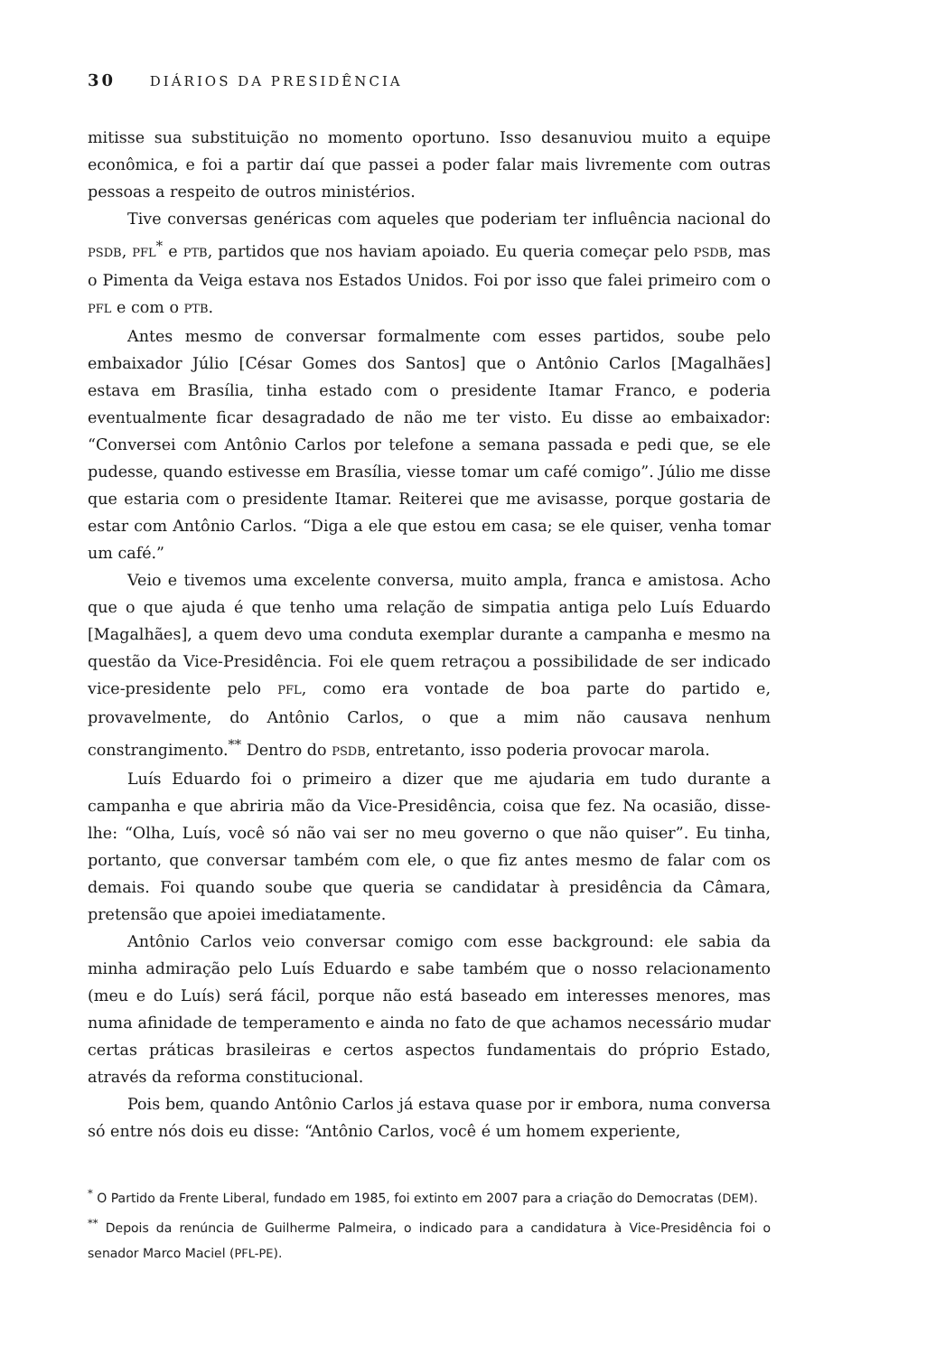30 DIÁRIOS DA PRESIDÊNCIA
mitisse sua substituição no momento oportuno. Isso desanuviou muito a equipe econômica, e foi a partir daí que passei a poder falar mais livremente com outras pessoas a respeito de outros ministérios.
Tive conversas genéricas com aqueles que poderiam ter influência nacional do PSDB, PFL<sup>*</sup> e PTB, partidos que nos haviam apoiado. Eu queria começar pelo PSDB, mas o Pimenta da Veiga estava nos Estados Unidos. Foi por isso que falei primeiro com o PFL e com o PTB.
Antes mesmo de conversar formalmente com esses partidos, soube pelo embaixador Júlio [César Gomes dos Santos] que o Antônio Carlos [Magalhães] estava em Brasília, tinha estado com o presidente Itamar Franco, e poderia eventualmente ficar desagradado de não me ter visto. Eu disse ao embaixador: “Conversei com Antônio Carlos por telefone a semana passada e pedi que, se ele pudesse, quando estivesse em Brasília, viesse tomar um café comigo”. Júlio me disse que estaria com o presidente Itamar. Reiterei que me avisasse, porque gostaria de estar com Antônio Carlos. “Diga a ele que estou em casa; se ele quiser, venha tomar um café.”
Veio e tivemos uma excelente conversa, muito ampla, franca e amistosa. Acho que o que ajuda é que tenho uma relação de simpatia antiga pelo Luís Eduardo [Magalhães], a quem devo uma conduta exemplar durante a campanha e mesmo na questão da Vice-Presidência. Foi ele quem retraçou a possibilidade de ser indicado vice-presidente pelo PFL, como era vontade de boa parte do partido e, provavelmente, do Antônio Carlos, o que a mim não causava nenhum constrangimento.<sup>**</sup> Dentro do PSDB, entretanto, isso poderia provocar marola.
Luís Eduardo foi o primeiro a dizer que me ajudaria em tudo durante a campanha e que abriria mão da Vice-Presidência, coisa que fez. Na ocasião, disse-lhe: “Olha, Luís, você só não vai ser no meu governo o que não quiser”. Eu tinha, portanto, que conversar também com ele, o que fiz antes mesmo de falar com os demais. Foi quando soube que queria se candidatar à presidência da Câmara, pretensão que apoiei imediatamente.
Antônio Carlos veio conversar comigo com esse background: ele sabia da minha admiração pelo Luís Eduardo e sabe também que o nosso relacionamento (meu e do Luís) será fácil, porque não está baseado em interesses menores, mas numa afinidade de temperamento e ainda no fato de que achamos necessário mudar certas práticas brasileiras e certos aspectos fundamentais do próprio Estado, através da reforma constitucional.
Pois bem, quando Antônio Carlos já estava quase por ir embora, numa conversa só entre nós dois eu disse: “Antônio Carlos, você é um homem experiente,
<sup>*</sup> O Partido da Frente Liberal, fundado em 1985, foi extinto em 2007 para a criação do Democratas (DEM).
<sup>**</sup> Depois da renúncia de Guilherme Palmeira, o indicado para a candidatura à Vice-Presidência foi o senador Marco Maciel (PFL-PE).